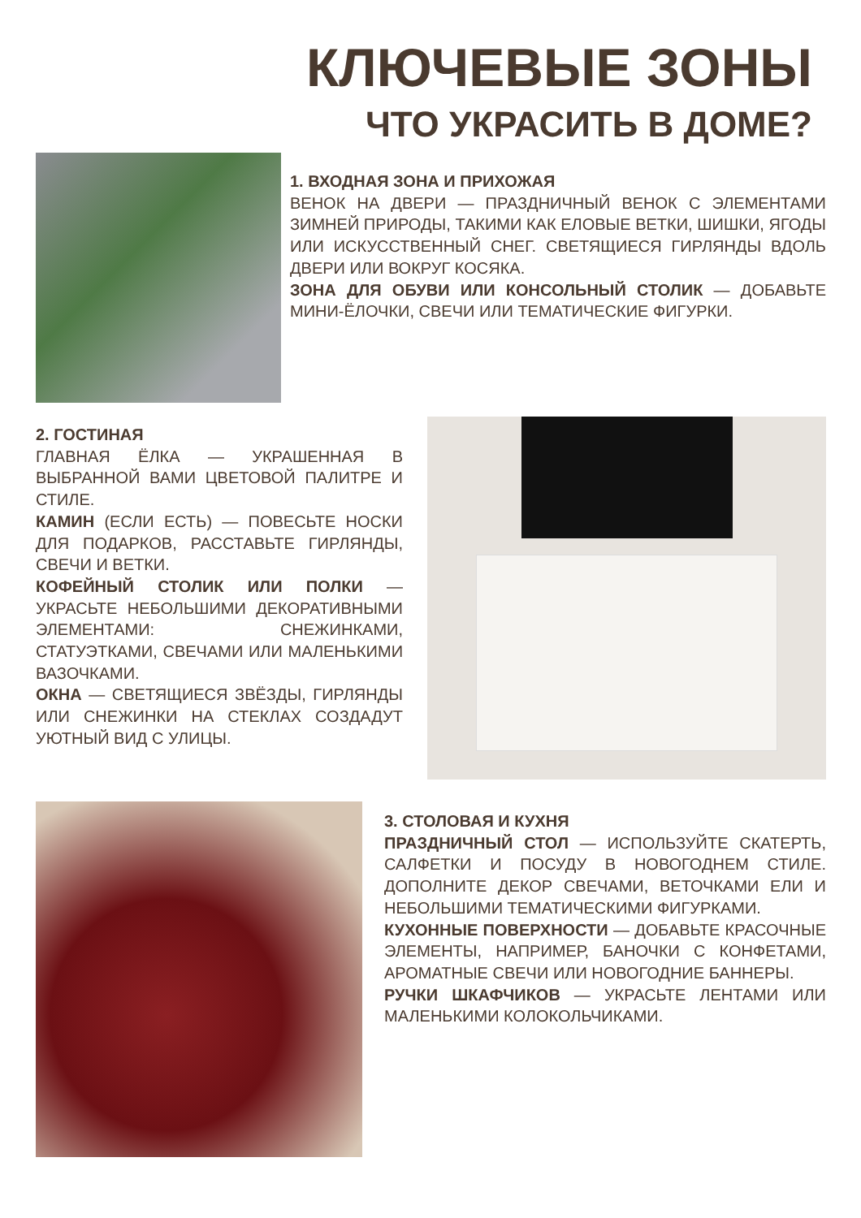КЛЮЧЕВЫЕ ЗОНЫ
ЧТО УКРАСИТЬ В ДОМЕ?
1. ВХОДНАЯ ЗОНА И ПРИХОЖАЯ
ВЕНОК НА ДВЕРИ — ПРАЗДНИЧНЫЙ ВЕНОК С ЭЛЕМЕНТАМИ ЗИМНЕЙ ПРИРОДЫ, ТАКИМИ КАК ЕЛОВЫЕ ВЕТКИ, ШИШКИ, ЯГОДЫ ИЛИ ИСКУССТВЕННЫЙ СНЕГ. СВЕТЯЩИЕСЯ ГИРЛЯНДЫ ВДОЛЬ ДВЕРИ ИЛИ ВОКРУГ КОСЯКА.
ЗОНА ДЛЯ ОБУВИ ИЛИ КОНСОЛЬНЫЙ СТОЛИК — ДОБАВЬТЕ МИНИ-ЁЛОЧКИ, СВЕЧИ ИЛИ ТЕМАТИЧЕСКИЕ ФИГУРКИ.
2. ГОСТИНАЯ
ГЛАВНАЯ ЁЛКА — УКРАШЕННАЯ В ВЫБРАННОЙ ВАМИ ЦВЕТОВОЙ ПАЛИТРЕ И СТИЛЕ.
КАМИН (ЕСЛИ ЕСТЬ) — ПОВЕСЬТЕ НОСКИ ДЛЯ ПОДАРКОВ, РАССТАВЬТЕ ГИРЛЯНДЫ, СВЕЧИ И ВЕТКИ.
КОФЕЙНЫЙ СТОЛИК ИЛИ ПОЛКИ — УКРАСЬТЕ НЕБОЛЬШИМИ ДЕКОРАТИВНЫМИ ЭЛЕМЕНТАМИ: СНЕЖИНКАМИ, СТАТУЭТКАМИ, СВЕЧАМИ ИЛИ МАЛЕНЬКИМИ ВАЗОЧКАМИ.
ОКНА — СВЕТЯЩИЕСЯ ЗВЁЗДЫ, ГИРЛЯНДЫ ИЛИ СНЕЖИНКИ НА СТЕКЛАХ СОЗДАДУТ УЮТНЫЙ ВИД С УЛИЦЫ.
3. СТОЛОВАЯ И КУХНЯ
ПРАЗДНИЧНЫЙ СТОЛ — ИСПОЛЬЗУЙТЕ СКАТЕРТЬ, САЛФЕТКИ И ПОСУДУ В НОВОГОДНЕМ СТИЛЕ. ДОПОЛНИТЕ ДЕКОР СВЕЧАМИ, ВЕТОЧКАМИ ЕЛИ И НЕБОЛЬШИМИ ТЕМАТИЧЕСКИМИ ФИГУРКАМИ.
КУХОННЫЕ ПОВЕРХНОСТИ — ДОБАВЬТЕ КРАСОЧНЫЕ ЭЛЕМЕНТЫ, НАПРИМЕР, БАНОЧКИ С КОНФЕТАМИ, АРОМАТНЫЕ СВЕЧИ ИЛИ НОВОГОДНИЕ БАННЕРЫ.
РУЧКИ ШКАФЧИКОВ — УКРАСЬТЕ ЛЕНТАМИ ИЛИ МАЛЕНЬКИМИ КОЛОКОЛЬЧИКАМИ.